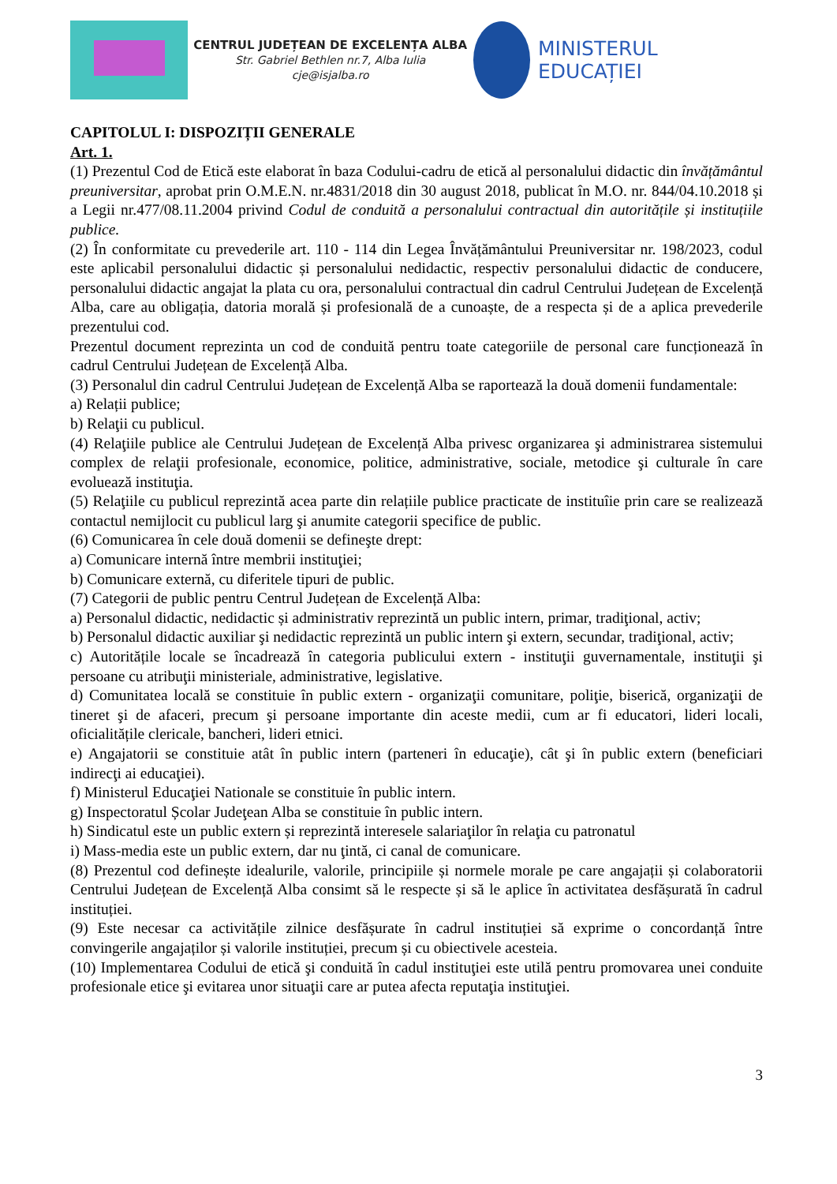CENTRUL JUDEȚEAN DE EXCELENȚA ALBA
Str. Gabriel Bethlen nr.7, Alba Iulia
cje@isjalba.ro
MINISTERUL EDUCAȚIEI
CAPITOLUL I: DISPOZIȚII GENERALE
Art. 1.
(1) Prezentul Cod de Etică este elaborat în baza Codului-cadru de etică al personalului didactic din învățământul preuniversitar, aprobat prin O.M.E.N. nr.4831/2018 din 30 august 2018, publicat în M.O. nr. 844/04.10.2018 și a Legii nr.477/08.11.2004 privind Codul de conduită a personalului contractual din autoritățile și instituțiile publice.
(2) În conformitate cu prevederile art. 110 - 114 din Legea Învățământului Preuniversitar nr. 198/2023, codul este aplicabil personalului didactic și personalului nedidactic, respectiv personalului didactic de conducere, personalului didactic angajat la plata cu ora, personalului contractual din cadrul Centrului Județean de Excelență Alba, care au obligația, datoria morală și profesională de a cunoaște, de a respecta și de a aplica prevederile prezentului cod.
Prezentul document reprezinta un cod de conduită pentru toate categoriile de personal care funcționează în cadrul Centrului Județean de Excelență Alba.
(3) Personalul din cadrul Centrului Județean de Excelență Alba se raportează la două domenii fundamentale:
a) Relații publice;
b) Relaţii cu publicul.
(4) Relaţiile publice ale Centrului Județean de Excelență Alba privesc organizarea şi administrarea sistemului complex de relaţii profesionale, economice, politice, administrative, sociale, metodice şi culturale în care evoluează instituţia.
(5) Relaţiile cu publicul reprezintă acea parte din relațiile publice practicate de instituîie prin care se realizează contactul nemijlocit cu publicul larg şi anumite categorii specifice de public.
(6) Comunicarea în cele două domenii se defineşte drept:
a) Comunicare internă între membrii instituţiei;
b) Comunicare externă, cu diferitele tipuri de public.
(7) Categorii de public pentru Centrul Județean de Excelență Alba:
a) Personalul didactic, nedidactic și administrativ reprezintă un public intern, primar, tradiţional, activ;
b) Personalul didactic auxiliar şi nedidactic reprezintă un public intern şi extern, secundar, tradiţional, activ;
c) Autoritățile locale se încadrează în categoria publicului extern - instituţii guvernamentale, instituţii şi persoane cu atribuţii ministeriale, administrative, legislative.
d) Comunitatea locală se constituie în public extern - organizaţii comunitare, poliţie, biserică, organizaţii de tineret şi de afaceri, precum şi persoane importante din aceste medii, cum ar fi educatori, lideri locali, oficialitățile clericale, bancheri, lideri etnici.
e) Angajatorii se constituie atât în public intern (parteneri în educaţie), cât şi în public extern (beneficiari indirecţi ai educaţiei).
f) Ministerul Educaţiei Nationale se constituie în public intern.
g) Inspectoratul Școlar Judeţean Alba se constituie în public intern.
h) Sindicatul este un public extern și reprezintă interesele salariaţilor în relaţia cu patronatul
i) Mass-media este un public extern, dar nu ţintă, ci canal de comunicare.
(8) Prezentul cod definește idealurile, valorile, principiile și normele morale pe care angajații și colaboratorii Centrului Județean de Excelență Alba consimt să le respecte și să le aplice în activitatea desfășurată în cadrul instituției.
(9) Este necesar ca activitățile zilnice desfășurate în cadrul instituției să exprime o concordanță între convingerile angajaților și valorile instituției, precum și cu obiectivele acesteia.
(10) Implementarea Codului de etică şi conduită în cadul instituţiei este utilă pentru promovarea unei conduite profesionale etice şi evitarea unor situaţii care ar putea afecta reputaţia instituţiei.
3